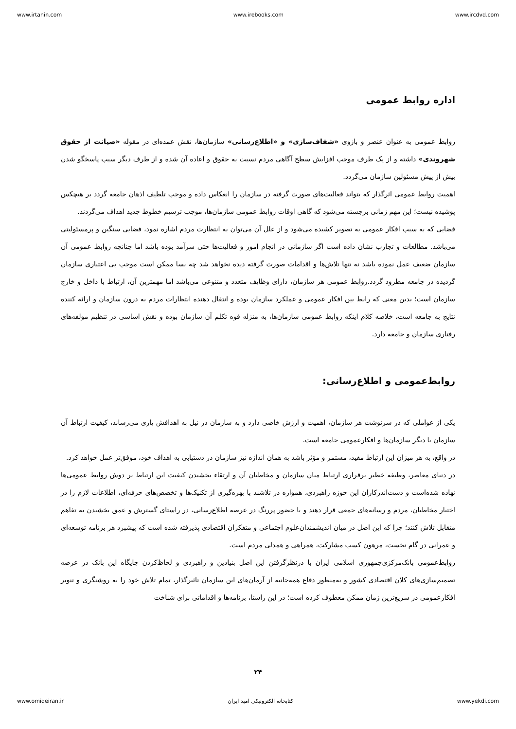www.irtanin.com www.irebooks.com www.ircdvd.com
اداره روابط عمومی
روابط عمومی به عنوان عنصر و بازوی «شفاف‌سازی» و «اطلاع‌رسانی» سازمان‌ها، نقش عمده‌ای در مقوله «صیانت از حقوق شهروندی» داشته و از یک طرف موجب افزایش سطح آگاهی مردم نسبت به حقوق و اعاده آن شده و از طرف دیگر سبب پاسخگو شدن بیش از پیش مسئولین سازمان می‌گردد.
اهمیت روابط عمومی اثرگذار که بتواند فعالیت‌های صورت گرفته در سازمان را انعکاس داده و موجب تلطیف اذهان جامعه گردد بر هیچکس پوشیده نیست؛ این مهم زمانی برجسته می‌شود که گاهی اوقات روابط عمومی سازمان‌ها، موجب ترسیم خطوط جدید اهداف می‌گردند.
فضایی که به سبب افکار عمومی به تصویر کشیده می‌شود و از علل آن می‌توان به انتظارت مردم اشاره نمود، فضایی سنگین و پرمسئولیتی می‌باشد. مطالعات و تجارب نشان داده است اگر سازمانی در انجام امور و فعالیت‌ها حتی سرآمد بوده باشد اما چنانچه روابط عمومی آن سازمان ضعیف عمل نموده باشد نه تنها تلاش‌ها و اقدامات صورت گرفته دیده نخواهد شد چه بسا ممکن است موجب بی اعتباری سازمان گردیده در جامعه مطرود گردد.روابط عمومی هر سازمان، دارای وظایف متعدد و متنوعی می‌باشد اما مهمترین آن، ارتباط با داخل و خارج سازمان است؛ بدین معنی که رابط بین افکار عمومی و عملکرد سازمان بوده و انتقال دهنده انتظارات مردم به درون سازمان و ارائه کننده نتایج به جامعه است، خلاصه کلام اینکه روابط عمومی سازمان‌ها، به منزله قوه تکلم آن سازمان بوده و نقش اساسی در تنظیم مولفه‌های رفتاری سازمان و جامعه دارد.
روابط‌عمومی و اطلاع‌رسانی:
یکی از عواملی که در سرنوشت هر سازمان، اهمیت و ارزش خاصی دارد و به سازمان در نیل به اهدافش یاری می‌رساند، کیفیت ارتباط آن سازمان با دیگر سازمان‌ها و افکارعمومی جامعه است.
در واقع، به هر میزان این ارتباط مفید، مستمر و مؤثر باشد به همان اندازه نیز سازمان در دستیابی به اهداف خود، موفق‌تر عمل خواهد کرد.
در دنیای معاصر، وظیفه خطیر برقراری ارتباط میان سازمان و مخاطبان آن و ارتقاء بخشیدن کیفیت این ارتباط بر دوش روابط عمومی‌ها نهاده شده‌است و دست‌اندرکاران این حوزه راهبردی، همواره در تلاشند با بهره‌گیری از تکنیک‌ها و تخصص‌های حرفه‌ای، اطلاعات لازم را در اختیار مخاطبان، مردم و رسانه‌های جمعی قرار دهند و با حضور پررنگ در عرصه اطلاع‌رسانی، در راستای گسترش و عمق بخشیدن به تفاهم متقابل تلاش کنند؛ چرا که این اصل در میان اندیشمندان‌علوم اجتماعی و متفکران اقتصادی پذیرفته شده است که پیشبرد هر برنامه توسعه‌ای و عمرانی در گام نخست، مرهون کسب مشارکت، همراهی و همدلی مردم است.
روابط‌عمومی بانک‌مرکزی‌جمهوری اسلامی ایران با درنظرگرفتن این اصل بنیادین و راهبردی و لحاظ‌کردن جایگاه این بانک در عرصه تصمیم‌سازی‌های کلان اقتصادی کشور و به‌منظور دفاع همه‌جانبه از آرمان‌های این سازمان تاثیرگذار، تمام تلاش خود را به روشنگری و تنویر افکارعمومی در سریع‌ترین زمان ممکن معطوف کرده است؛ در این راستا، برنامه‌ها و اقداماتی برای شناخت
۲۴
www.omideiran.ir کتابخانه الکترونیکی امید ایران www.yekdi.com